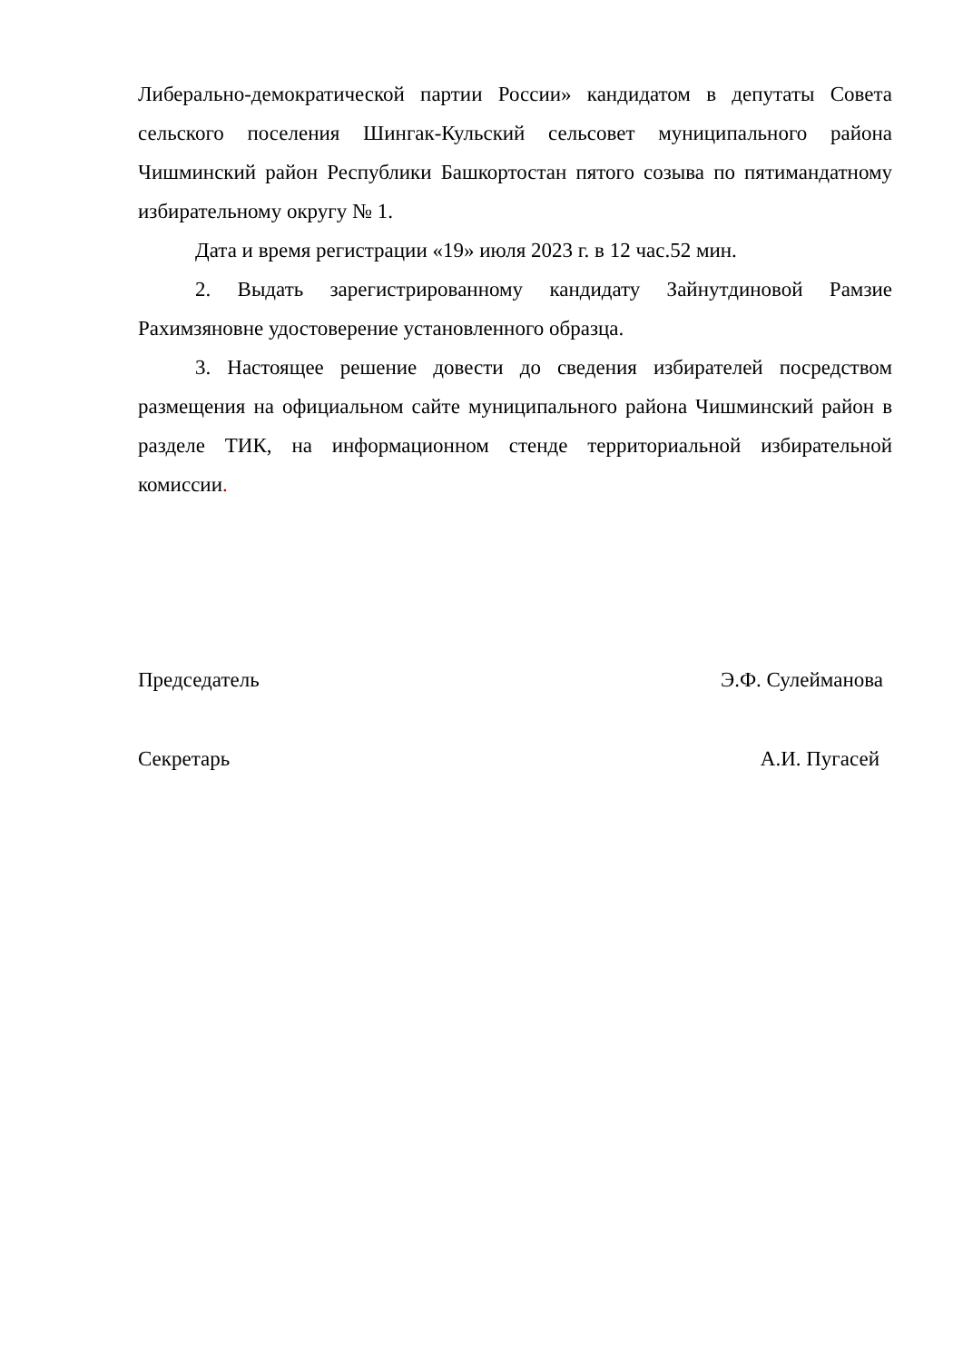Либерально-демократической партии России» кандидатом в депутаты Совета сельского поселения Шингак-Кульский сельсовет муниципального района Чишминский район Республики Башкортостан пятого созыва по пятимандатному избирательному округу № 1.
Дата и время регистрации «19» июля 2023 г. в 12 час.52 мин.
2. Выдать зарегистрированному кандидату Зайнутдиновой Рамзие Рахимзяновне удостоверение установленного образца.
3. Настоящее решение довести до сведения избирателей посредством размещения на официальном сайте муниципального района Чишминский район в разделе ТИК, на информационном стенде территориальной избирательной комиссии.
Председатель Э.Ф. Сулейманова
Секретарь А.И. Пугасей